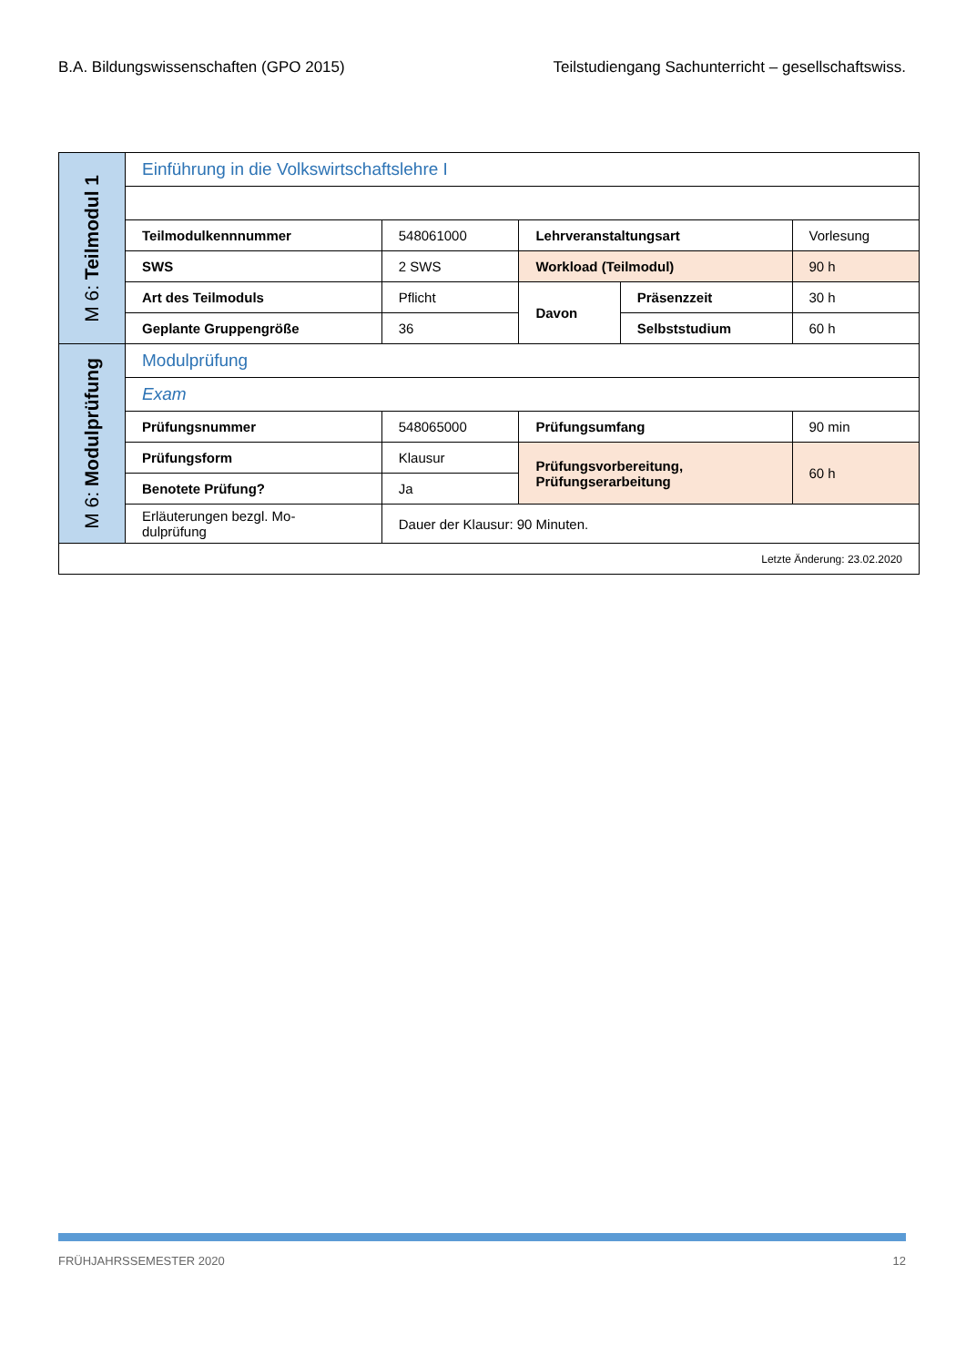B.A. Bildungswissenschaften (GPO 2015) Teilstudiengang Sachunterricht – gesellschaftswiss.
| M 6: Teilmodul 1 | Einführung in die Volkswirtschaftslehre I | | | | |
| | Teilmodulkennnummer | 548061000 | Lehrveranstaltungsart | | Vorlesung |
| | SWS | 2 SWS | Workload (Teilmodul) | | 90 h |
| | Art des Teilmoduls | Pflicht | Davon | Präsenzzeit | 30 h |
| | Geplante Gruppengröße | 36 | | Selbststudium | 60 h |
| M 6: Modulprüfung | Modulprüfung | | | | |
| | Exam | | | | |
| | Prüfungsnummer | 548065000 | Prüfungsumfang | | 90 min |
| | Prüfungsform | Klausur | Prüfungsvorbereitung, Prüfungserarbeitung | | 60 h |
| | Benotete Prüfung? | Ja | | | |
| | Erläuterungen bezgl. Mo- dulprüfung | Dauer der Klausur: 90 Minuten. | | | |
| Letzte Änderung: 23.02.2020 | | | | | |
FRÜHJAHRSSEMESTER 2020 12